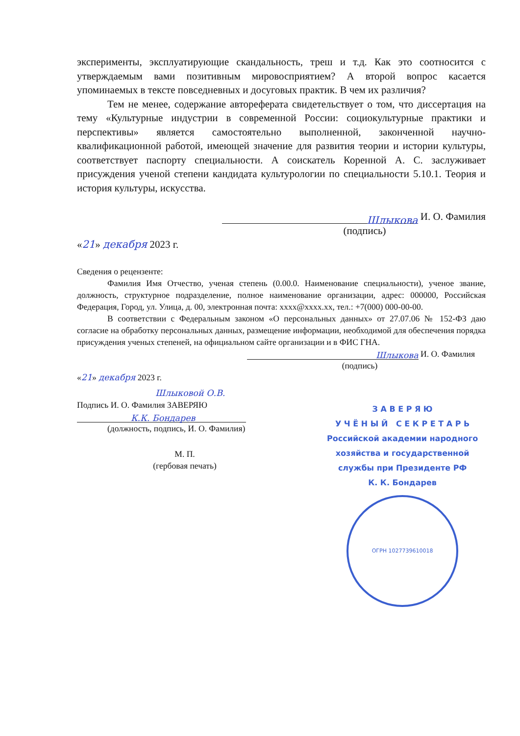эксперименты, эксплуатирующие скандальность, треш и т.д. Как это соотносится с утверждаемым вами позитивным мировосприятием? А второй вопрос касается упоминаемых в тексте повседневных и досуговых практик. В чем их различия?
Тем не менее, содержание автореферата свидетельствует о том, что диссертация на тему «Культурные индустрии в современной России: социокультурные практики и перспективы» является самостоятельно выполненной, законченной научно-квалификационной работой, имеющей значение для развития теории и истории культуры, соответствует паспорту специальности. А соискатель Коренной А. С. заслуживает присуждения ученой степени кандидата культурологии по специальности 5.10.1. Теория и история культуры, искусства.
Шлыкова И. О. Фамилия
(подпись)
«21» декабря 2023 г.
Сведения о рецензенте:
Фамилия Имя Отчество, ученая степень (0.00.0. Наименование специальности), ученое звание, должность, структурное подразделение, полное наименование организации, адрес: 000000, Российская Федерация, Город, ул. Улица, д. 00, электронная почта: xxxx@xxxx.xx, тел.: +7(000) 000-00-00.
В соответствии с Федеральным законом «О персональных данных» от 27.07.06 № 152-ФЗ даю согласие на обработку персональных данных, размещение информации, необходимой для обеспечения порядка присуждения ученых степеней, на официальном сайте организации и в ФИС ГНА.
Шлыкова И. О. Фамилия
(подпись)
«21» декабря 2023 г.
Шлыковой О.В.
Подпись И. О. Фамилия ЗАВЕРЯЮ
К.К. Бондарев
(должность, подпись, И. О. Фамилия)
М. П.
(гербовая печать)
З А В Е Р Я Ю
У Ч Ё Н Ы Й С Е К Р Е Т А Р Ь
Российской академии народного
хозяйства и государственной
службы при Президенте РФ
К. К. Бондарев
ОГРН 1027739610018